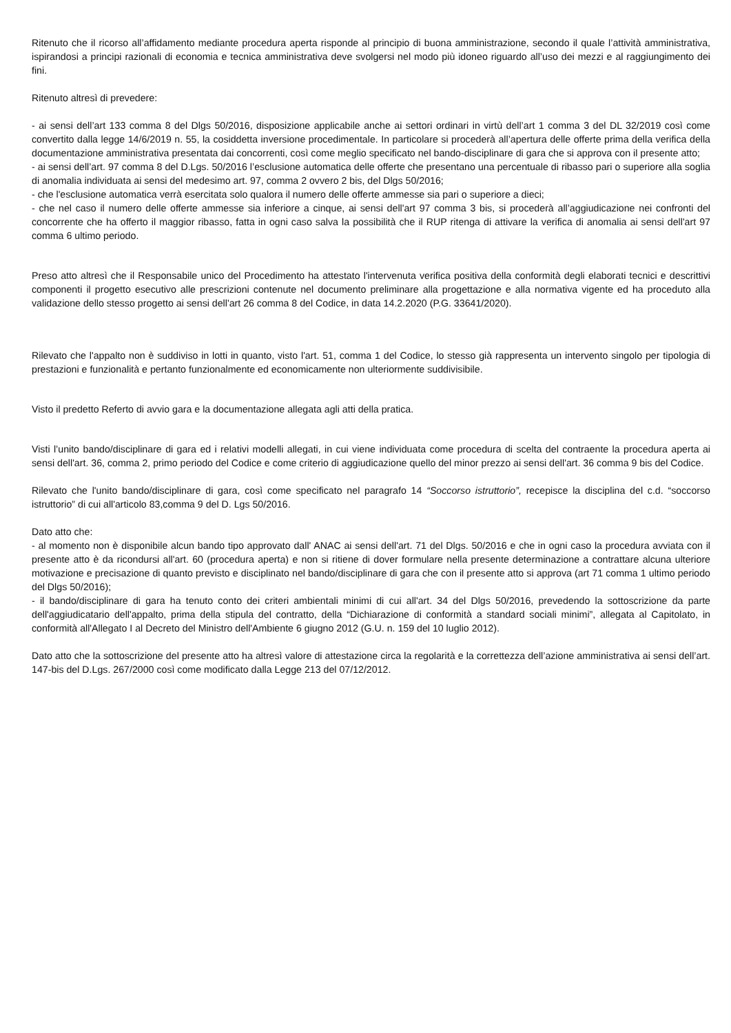Ritenuto che il ricorso all’affidamento mediante procedura aperta risponde al principio di buona amministrazione, secondo il quale l’attività amministrativa, ispirandosi a principi razionali di economia e tecnica amministrativa deve svolgersi nel modo più idoneo riguardo all’uso dei mezzi e al raggiungimento dei fini.
Ritenuto altresì di prevedere:
- ai sensi dell’art 133 comma 8 del Dlgs 50/2016, disposizione applicabile anche ai settori ordinari in virtù dell’art 1 comma 3 del DL 32/2019 così come convertito dalla legge 14/6/2019 n. 55, la cosiddetta inversione procedimentale. In particolare si procederà all’apertura delle offerte prima della verifica della documentazione amministrativa presentata dai concorrenti, così come meglio specificato nel bando-disciplinare di gara che si approva con il presente atto;
- ai sensi dell’art. 97 comma 8 del D.Lgs. 50/2016 l’esclusione automatica delle offerte che presentano una percentuale di ribasso pari o superiore alla soglia di anomalia individuata ai sensi del medesimo art. 97, comma 2 ovvero 2 bis, del Dlgs 50/2016;
- che l'esclusione automatica verrà esercitata solo qualora il numero delle offerte ammesse sia pari o superiore a dieci;
- che nel caso il numero delle offerte ammesse sia inferiore a cinque, ai sensi dell'art 97 comma 3 bis, si procederà all’aggiudicazione nei confronti del concorrente che ha offerto il maggior ribasso, fatta in ogni caso salva la possibilità che il RUP ritenga di attivare la verifica di anomalia ai sensi dell'art 97 comma 6 ultimo periodo.
Preso atto altresì che il Responsabile unico del Procedimento ha attestato l'intervenuta verifica positiva della conformità degli elaborati tecnici e descrittivi componenti il progetto esecutivo alle prescrizioni contenute nel documento preliminare alla progettazione e alla normativa vigente ed ha proceduto alla validazione dello stesso progetto ai sensi dell'art 26 comma 8 del Codice, in data 14.2.2020 (P.G. 33641/2020).
Rilevato che l'appalto non è suddiviso in lotti in quanto, visto l'art. 51, comma 1 del Codice, lo stesso già rappresenta un intervento singolo per tipologia di prestazioni e funzionalità e pertanto funzionalmente ed economicamente non ulteriormente suddivisibile.
Visto il predetto Referto di avvio gara e la documentazione allegata agli atti della pratica.
Visti l’unito bando/disciplinare di gara ed i relativi modelli allegati, in cui viene individuata come procedura di scelta del contraente la procedura aperta ai sensi dell'art. 36, comma 2, primo periodo del Codice e come criterio di aggiudicazione quello del minor prezzo ai sensi dell'art. 36 comma 9 bis del Codice.
Rilevato che l'unito bando/disciplinare di gara, così come specificato nel paragrafo 14 “Soccorso istruttorio”, recepisce la disciplina del c.d. “soccorso istruttorio” di cui all'articolo 83,comma 9 del D. Lgs 50/2016.
Dato atto che:
- al momento non è disponibile alcun bando tipo approvato dall' ANAC ai sensi dell'art. 71 del Dlgs. 50/2016 e che in ogni caso la procedura avviata con il presente atto è da ricondursi all'art. 60 (procedura aperta) e non si ritiene di dover formulare nella presente determinazione a contrattare alcuna ulteriore motivazione e precisazione di quanto previsto e disciplinato nel bando/disciplinare di gara che con il presente atto si approva (art 71 comma 1 ultimo periodo del Dlgs 50/2016);
- il bando/disciplinare di gara ha tenuto conto dei criteri ambientali minimi di cui all'art. 34 del Dlgs 50/2016, prevedendo la sottoscrizione da parte dell'aggiudicatario dell'appalto, prima della stipula del contratto, della “Dichiarazione di conformità a standard sociali minimi”, allegata al Capitolato, in conformità all'Allegato I al Decreto del Ministro dell'Ambiente 6 giugno 2012 (G.U. n. 159 del 10 luglio 2012).
Dato atto che la sottoscrizione del presente atto ha altresì valore di attestazione circa la regolarità e la correttezza dell’azione amministrativa ai sensi dell’art. 147-bis del D.Lgs. 267/2000 così come modificato dalla Legge 213 del 07/12/2012.